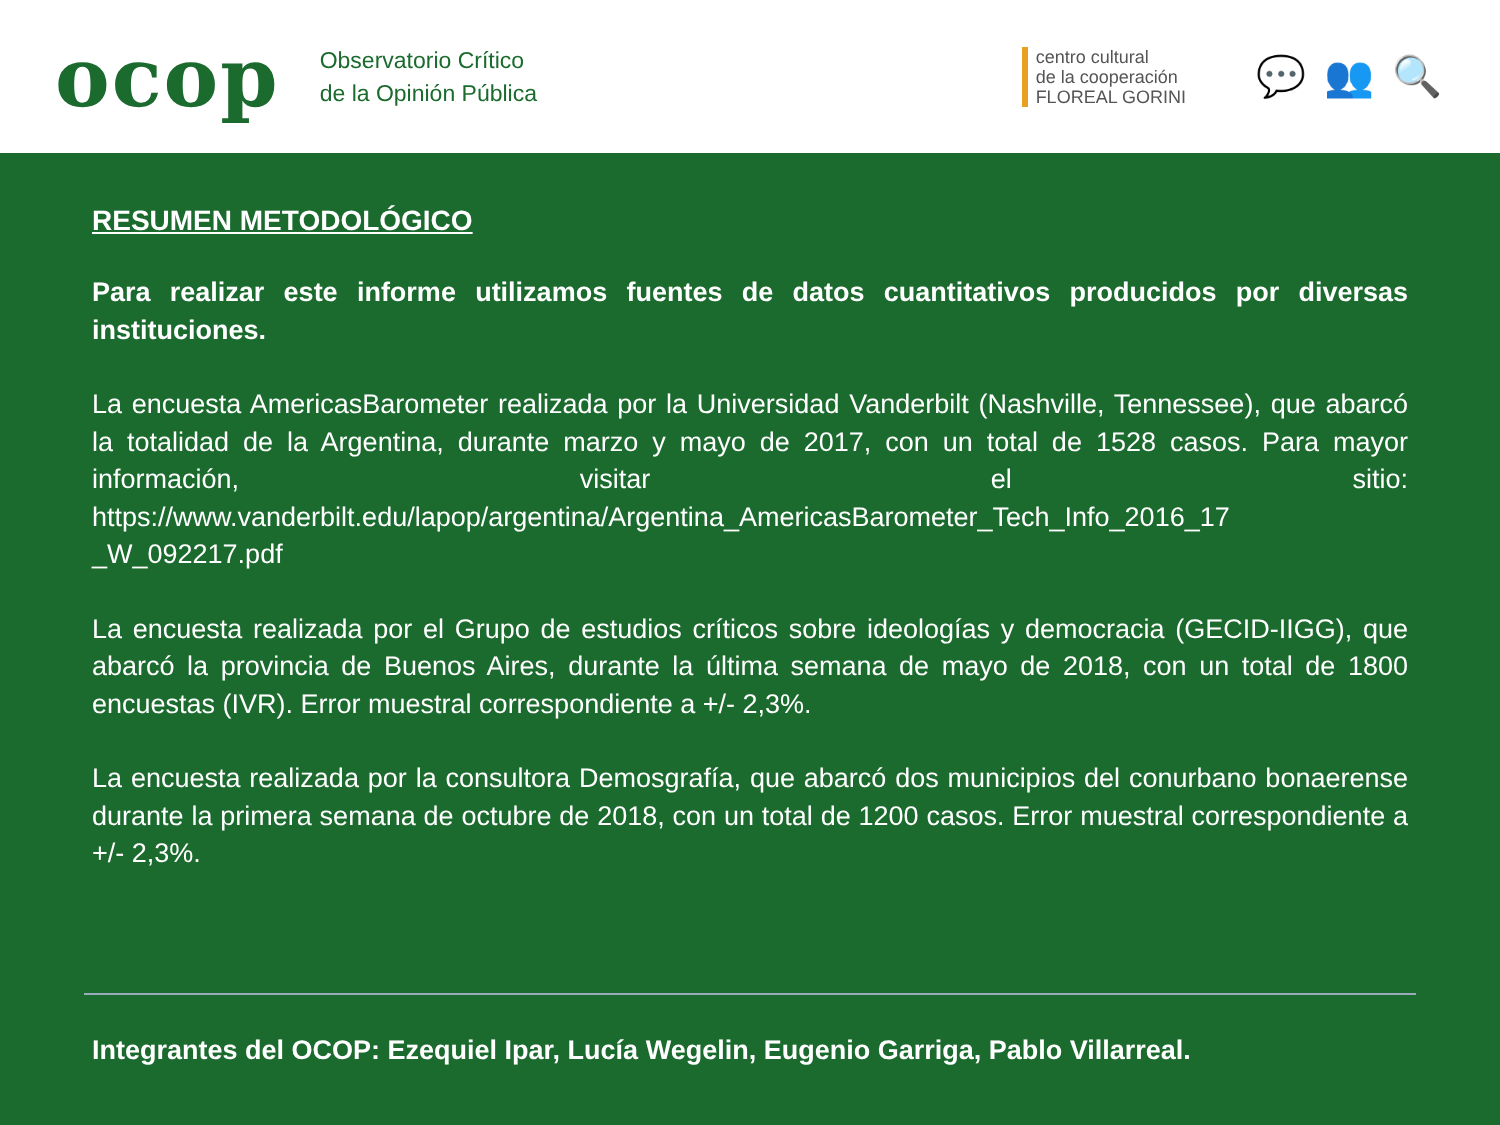ocop
Observatorio Crítico
de la Opinión Pública
centro cultural
de la cooperación
FLOREAL GORINI
💬👥🔍
RESUMEN METODOLÓGICO
Para realizar este informe utilizamos fuentes de datos cuantitativos producidos por diversas instituciones.
La encuesta AmericasBarometer realizada por la Universidad Vanderbilt (Nashville, Tennessee), que abarcó la totalidad de la Argentina, durante marzo y mayo de 2017, con un total de 1528 casos. Para mayor información, visitar el sitio: https://www.vanderbilt.edu/lapop/argentina/Argentina_AmericasBarometer_Tech_Info_2016_17 _W_092217.pdf
La encuesta realizada por el Grupo de estudios críticos sobre ideologías y democracia (GECID-IIGG), que abarcó la provincia de Buenos Aires, durante la última semana de mayo de 2018, con un total de 1800 encuestas (IVR). Error muestral correspondiente a +/- 2,3%.
La encuesta realizada por la consultora Demosgrafía, que abarcó dos municipios del conurbano bonaerense durante la primera semana de octubre de 2018, con un total de 1200 casos. Error muestral correspondiente a +/- 2,3%.
Integrantes del OCOP: Ezequiel Ipar, Lucía Wegelin, Eugenio Garriga, Pablo Villarreal.